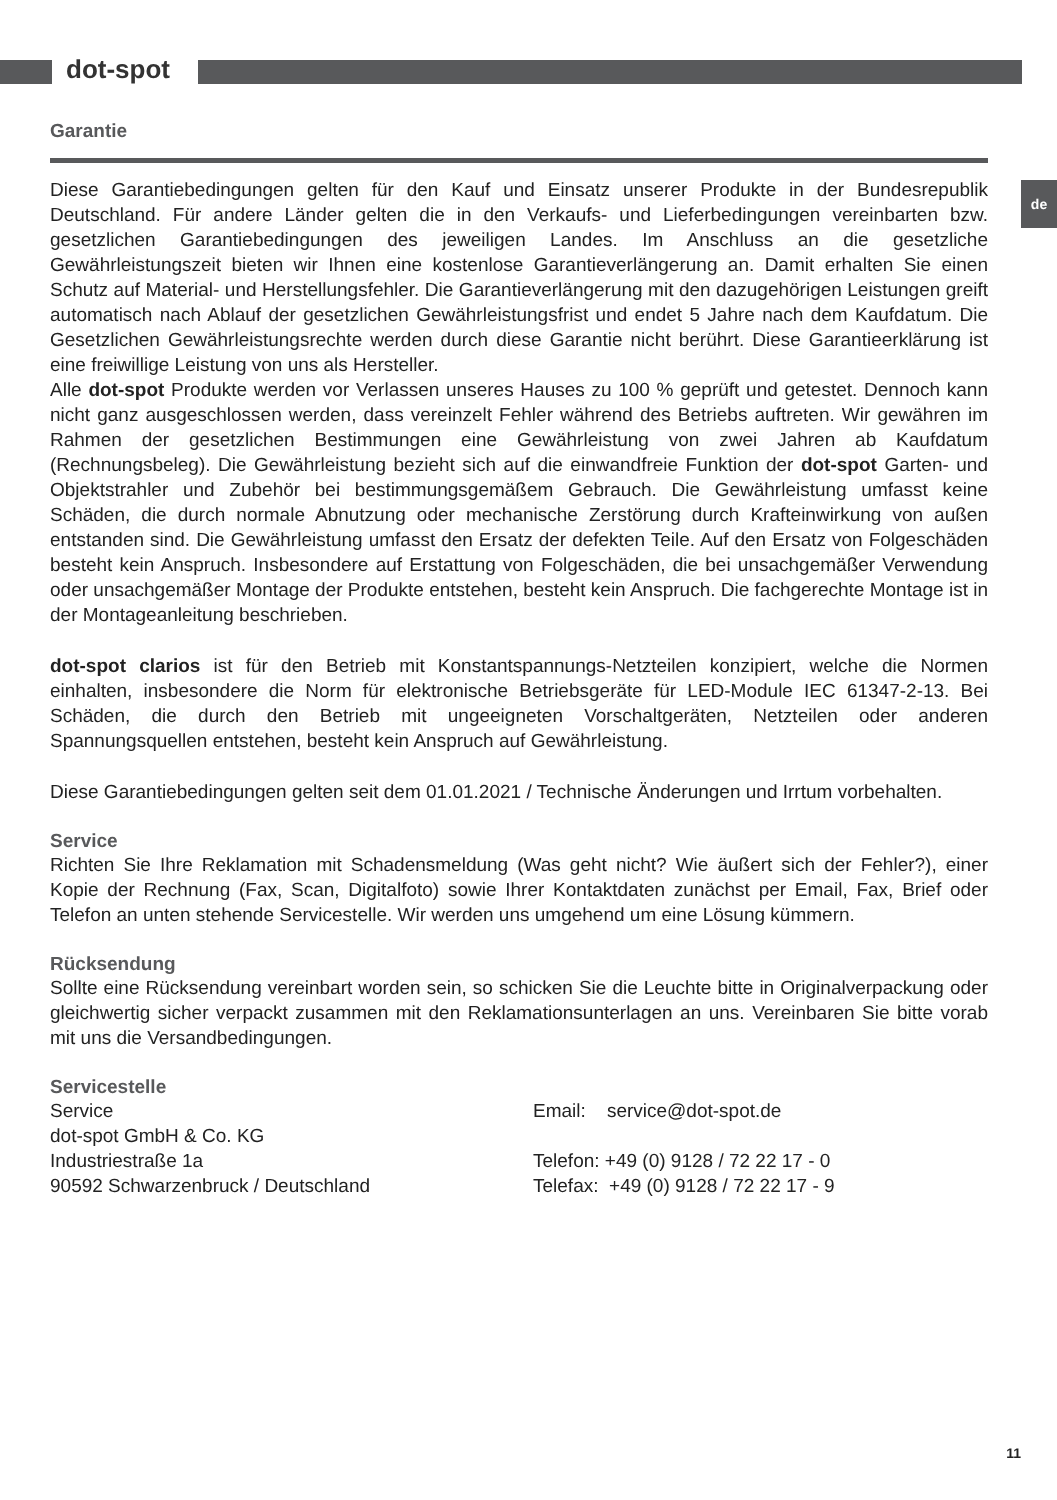dot-spot
de
Garantie
Diese Garantiebedingungen gelten für den Kauf und Einsatz unserer Produkte in der Bundesrepublik Deutschland. Für andere Länder gelten die in den Verkaufs- und Lieferbedingungen vereinbarten bzw. gesetzlichen Garantiebedingungen des jeweiligen Landes. Im Anschluss an die gesetzliche Gewährleistungszeit bieten wir Ihnen eine kostenlose Garantieverlängerung an. Damit erhalten Sie einen Schutz auf Material- und Herstellungsfehler. Die Garantieverlängerung mit den dazugehörigen Leistungen greift automatisch nach Ablauf der gesetzlichen Gewährleistungsfrist und endet 5 Jahre nach dem Kaufdatum. Die Gesetzlichen Gewährleistungsrechte werden durch diese Garantie nicht berührt. Diese Garantieerklärung ist eine freiwillige Leistung von uns als Hersteller.
Alle dot-spot Produkte werden vor Verlassen unseres Hauses zu 100 % geprüft und getestet. Dennoch kann nicht ganz ausgeschlossen werden, dass vereinzelt Fehler während des Betriebs auftreten. Wir gewähren im Rahmen der gesetzlichen Bestimmungen eine Gewährleistung von zwei Jahren ab Kaufdatum (Rechnungsbeleg). Die Gewährleistung bezieht sich auf die einwandfreie Funktion der dot-spot Garten- und Objektstrahler und Zubehör bei bestimmungsgemäßem Gebrauch. Die Gewährleistung umfasst keine Schäden, die durch normale Abnutzung oder mechanische Zerstörung durch Krafteinwirkung von außen entstanden sind. Die Gewährleistung umfasst den Ersatz der defekten Teile. Auf den Ersatz von Folgeschäden besteht kein Anspruch. Insbesondere auf Erstattung von Folgeschäden, die bei unsachgemäßer Verwendung oder unsachgemäßer Montage der Produkte entstehen, besteht kein Anspruch. Die fachgerechte Montage ist in der Montageanleitung beschrieben.
dot-spot clarios ist für den Betrieb mit Konstantspannungs-Netzteilen konzipiert, welche die Normen einhalten, insbesondere die Norm für elektronische Betriebsgeräte für LED-Module IEC 61347-2-13. Bei Schäden, die durch den Betrieb mit ungeeigneten Vorschaltgeräten, Netzteilen oder anderen Spannungsquellen entstehen, besteht kein Anspruch auf Gewährleistung.
Diese Garantiebedingungen gelten seit dem 01.01.2021 / Technische Änderungen und Irrtum vorbehalten.
Service
Richten Sie Ihre Reklamation mit Schadensmeldung (Was geht nicht? Wie äußert sich der Fehler?), einer Kopie der Rechnung (Fax, Scan, Digitalfoto) sowie Ihrer Kontaktdaten zunächst per Email, Fax, Brief oder Telefon an unten stehende Servicestelle. Wir werden uns umgehend um eine Lösung kümmern.
Rücksendung
Sollte eine Rücksendung vereinbart worden sein, so schicken Sie die Leuchte bitte in Originalverpackung oder gleichwertig sicher verpackt zusammen mit den Reklamationsunterlagen an uns. Vereinbaren Sie bitte vorab mit uns die Versandbedingungen.
Servicestelle
Service
dot-spot GmbH & Co. KG
Industriestraße 1a
90592 Schwarzenbruck / Deutschland
Email: service@dot-spot.de
Telefon: +49 (0) 9128 / 72 22 17 - 0
Telefax: +49 (0) 9128 / 72 22 17 - 9
11